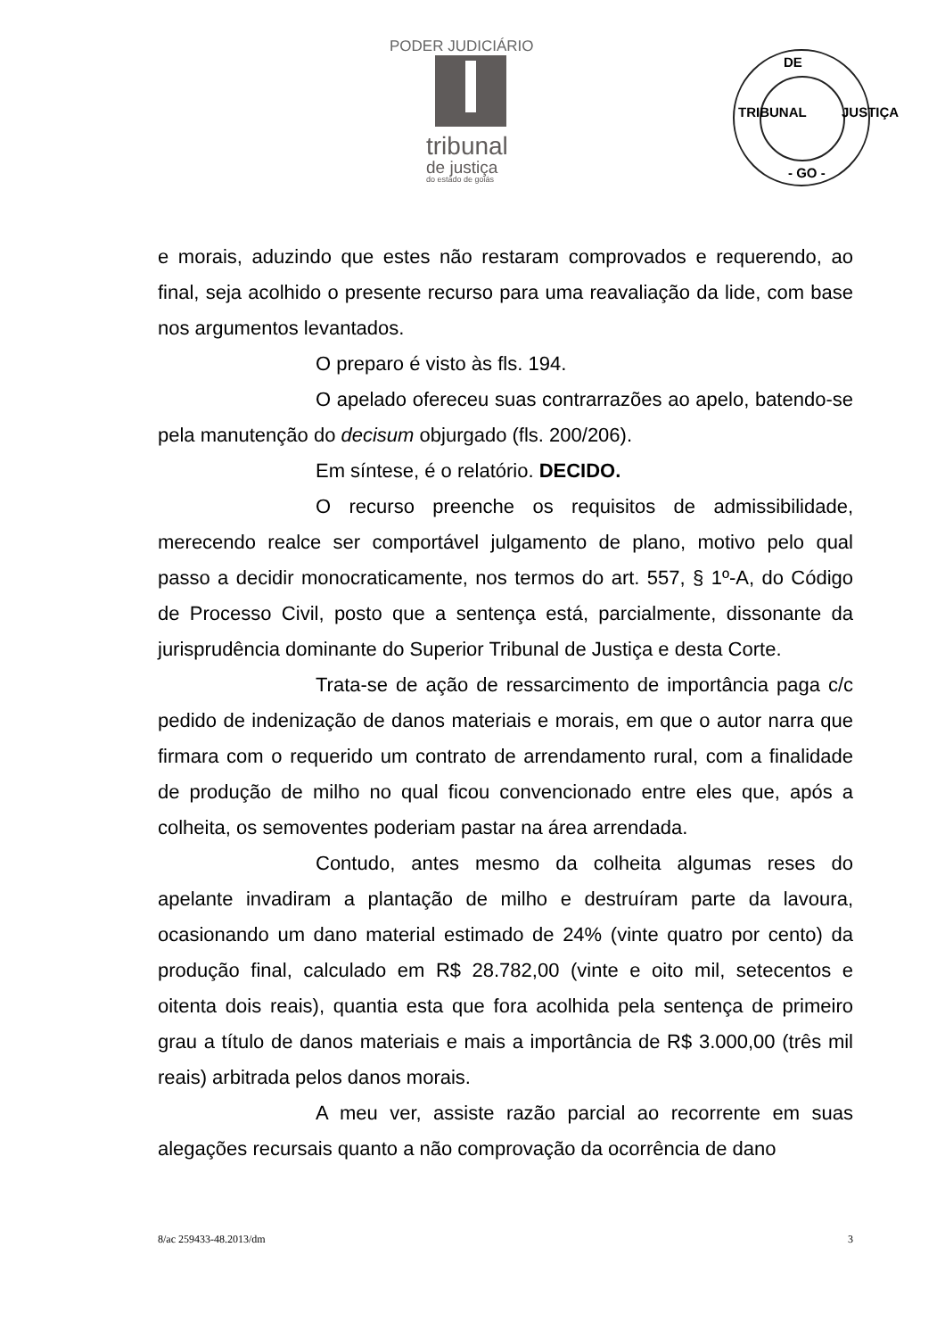PODER JUDICIÁRIO
tribunal
de justiça
do estado de goiás
DE
TRIBUNAL JUSTIÇA
- GO -
e morais, aduzindo que estes não restaram comprovados e requerendo, ao final, seja acolhido o presente recurso para uma reavaliação da lide, com base nos argumentos levantados.
O preparo é visto às fls. 194.
O apelado ofereceu suas contrarrazões ao apelo, batendo-se pela manutenção do decisum objurgado (fls. 200/206).
Em síntese, é o relatório. DECIDO.
O recurso preenche os requisitos de admissibilidade, merecendo realce ser comportável julgamento de plano, motivo pelo qual passo a decidir monocraticamente, nos termos do art. 557, § 1º-A, do Código de Processo Civil, posto que a sentença está, parcialmente, dissonante da jurisprudência dominante do Superior Tribunal de Justiça e desta Corte.
Trata-se de ação de ressarcimento de importância paga c/c pedido de indenização de danos materiais e morais, em que o autor narra que firmara com o requerido um contrato de arrendamento rural, com a finalidade de produção de milho no qual ficou convencionado entre eles que, após a colheita, os semoventes poderiam pastar na área arrendada.
Contudo, antes mesmo da colheita algumas reses do apelante invadiram a plantação de milho e destruíram parte da lavoura, ocasionando um dano material estimado de 24% (vinte quatro por cento) da produção final, calculado em R$ 28.782,00 (vinte e oito mil, setecentos e oitenta dois reais), quantia esta que fora acolhida pela sentença de primeiro grau a título de danos materiais e mais a importância de R$ 3.000,00 (três mil reais) arbitrada pelos danos morais.
A meu ver, assiste razão parcial ao recorrente em suas alegações recursais quanto a não comprovação da ocorrência de dano
8/ac 259433-48.2013/dm 3